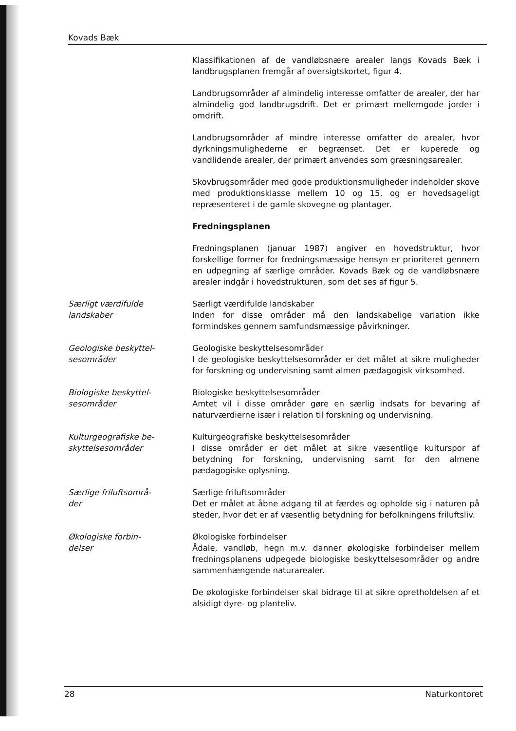Kovads Bæk
Klassifikationen af de vandløbsnære arealer langs Kovads Bæk i landbrugsplanen fremgår af oversigtskortet, figur 4.
Landbrugsområder af almindelig interesse omfatter de arealer, der har almindelig god landbrugsdrift. Det er primært mellemgode jorder i omdrift.
Landbrugsområder af mindre interesse omfatter de arealer, hvor dyrkningsmulighederne er begrænset. Det er kuperede og vandlidende arealer, der primært anvendes som græsningsarealer.
Skovbrugsområder med gode produktionsmuligheder indeholder skove med produktionsklasse mellem 10 og 15, og er hovedsageligt repræsenteret i de gamle skovegne og plantager.
Fredningsplanen
Fredningsplanen (januar 1987) angiver en hovedstruktur, hvor forskellige former for fredningsmæssige hensyn er prioriteret gennem en udpegning af særlige områder. Kovads Bæk og de vandløbsnære arealer indgår i hovedstrukturen, som det ses af figur 5.
Særligt værdifulde
landskaber
Særligt værdifulde landskaber
Inden for disse områder må den landskabelige variation ikke formindskes gennem samfundsmæssige påvirkninger.
Geologiske beskyttel-
sesområder
Geologiske beskyttelsesområder
I de geologiske beskyttelsesområder er det målet at sikre muligheder for forskning og undervisning samt almen pædagogisk virksomhed.
Biologiske beskyttel-
sesområder
Biologiske beskyttelsesområder
Amtet vil i disse områder gøre en særlig indsats for bevaring af naturværdierne især i relation til forskning og undervisning.
Kulturgeografiske be-
skyttelsesområder
Kulturgeografiske beskyttelsesområder
I disse områder er det målet at sikre væsentlige kulturspor af betydning for forskning, undervisning samt for den almene pædagogiske oplysning.
Særlige friluftsområ-
der
Særlige friluftsområder
Det er målet at åbne adgang til at færdes og opholde sig i naturen på steder, hvor det er af væsentlig betydning for befolkningens friluftsliv.
Økologiske forbin-
delser
Økologiske forbindelser
Ådale, vandløb, hegn m.v. danner økologiske forbindelser mellem fredningsplanens udpegede biologiske beskyttelsesområder og andre sammenhængende naturarealer.
De økologiske forbindelser skal bidrage til at sikre opretholdelsen af et alsidigt dyre- og planteliv.
28 Naturkontoret